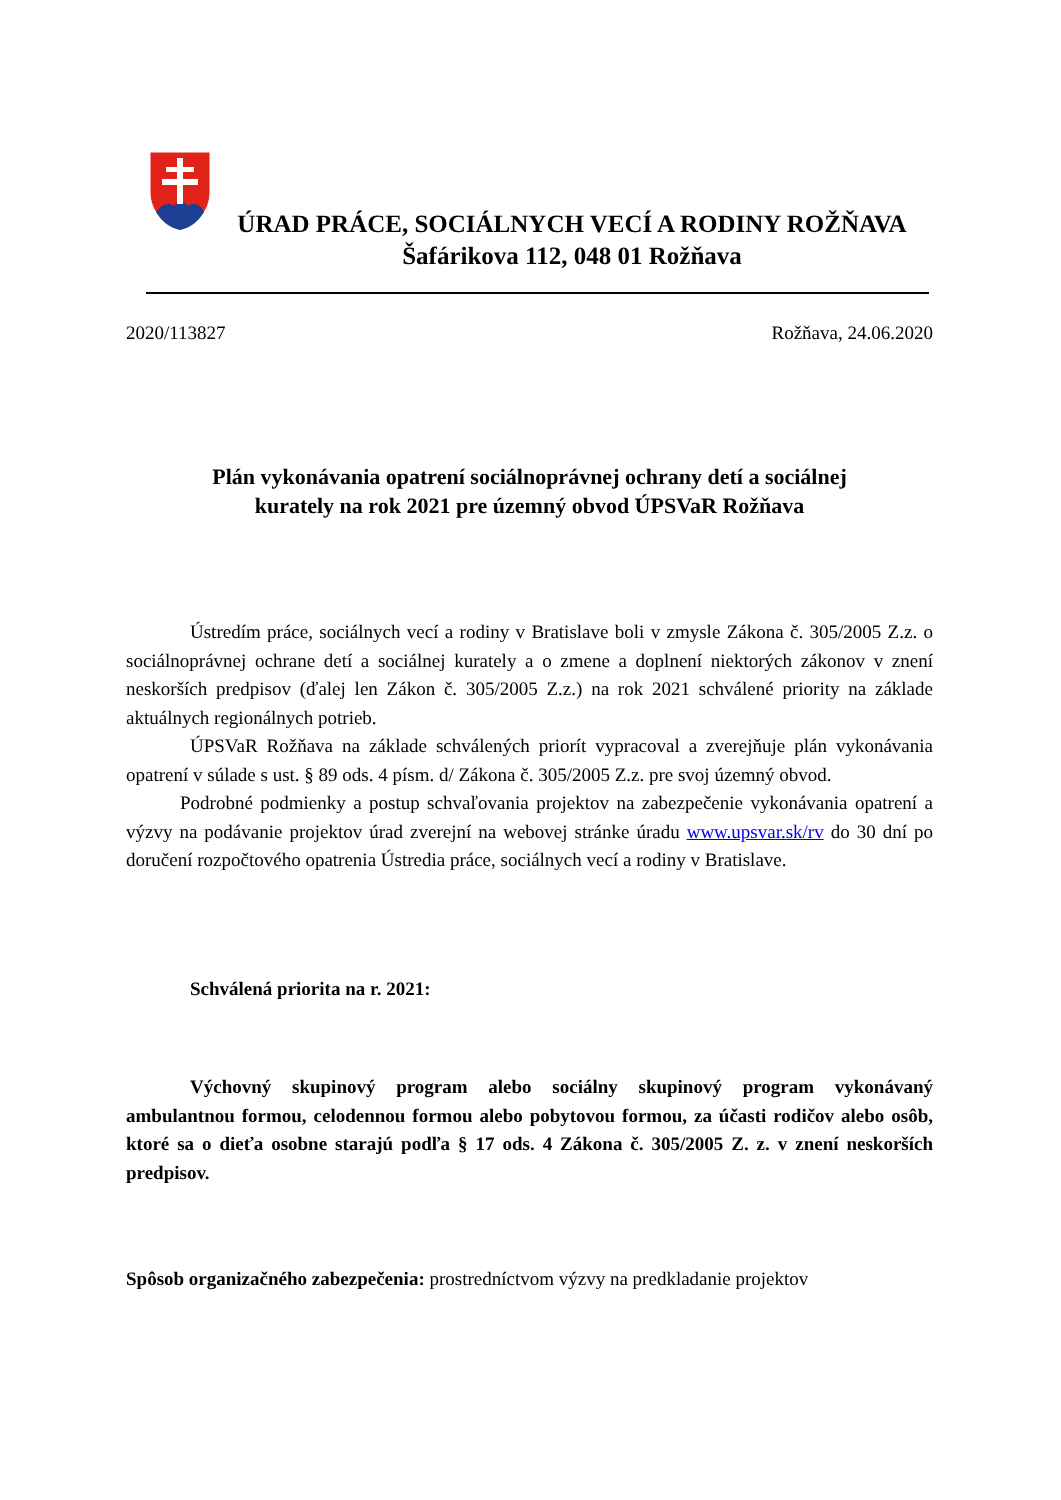ÚRAD PRÁCE, SOCIÁLNYCH VECÍ A RODINY ROŽŇAVA
Šafárikova 112, 048 01 Rožňava
2020/113827 Rožňava, 24.06.2020
Plán vykonávania opatrení sociálnoprávnej ochrany detí a sociálnej
kurately na rok 2021 pre územný obvod ÚPSVaR Rožňava
Ústredím práce, sociálnych vecí a rodiny v Bratislave boli v zmysle Zákona č. 305/2005 Z.z. o sociálnoprávnej ochrane detí a sociálnej kurately a o zmene a doplnení niektorých zákonov v znení neskorších predpisov (ďalej len Zákon č. 305/2005 Z.z.) na rok 2021 schválené priority na základe aktuálnych regionálnych potrieb.
ÚPSVaR Rožňava na základe schválených priorít vypracoval a zverejňuje plán vykonávania opatrení v súlade s ust. § 89 ods. 4 písm. d/ Zákona č. 305/2005 Z.z. pre svoj územný obvod.
Podrobné podmienky a postup schvaľovania projektov na zabezpečenie vykonávania opatrení a výzvy na podávanie projektov úrad zverejní na webovej stránke úradu www.upsvar.sk/rv do 30 dní po doručení rozpočtového opatrenia Ústredia práce, sociálnych vecí a rodiny v Bratislave.
Schválená priorita na r. 2021:
Výchovný skupinový program alebo sociálny skupinový program vykonávaný ambulantnou formou, celodennou formou alebo pobytovou formou, za účasti rodičov alebo osôb, ktoré sa o dieťa osobne starajú podľa § 17 ods. 4 Zákona č. 305/2005 Z. z. v znení neskorších predpisov.
Spôsob organizačného zabezpečenia: prostredníctvom výzvy na predkladanie projektov